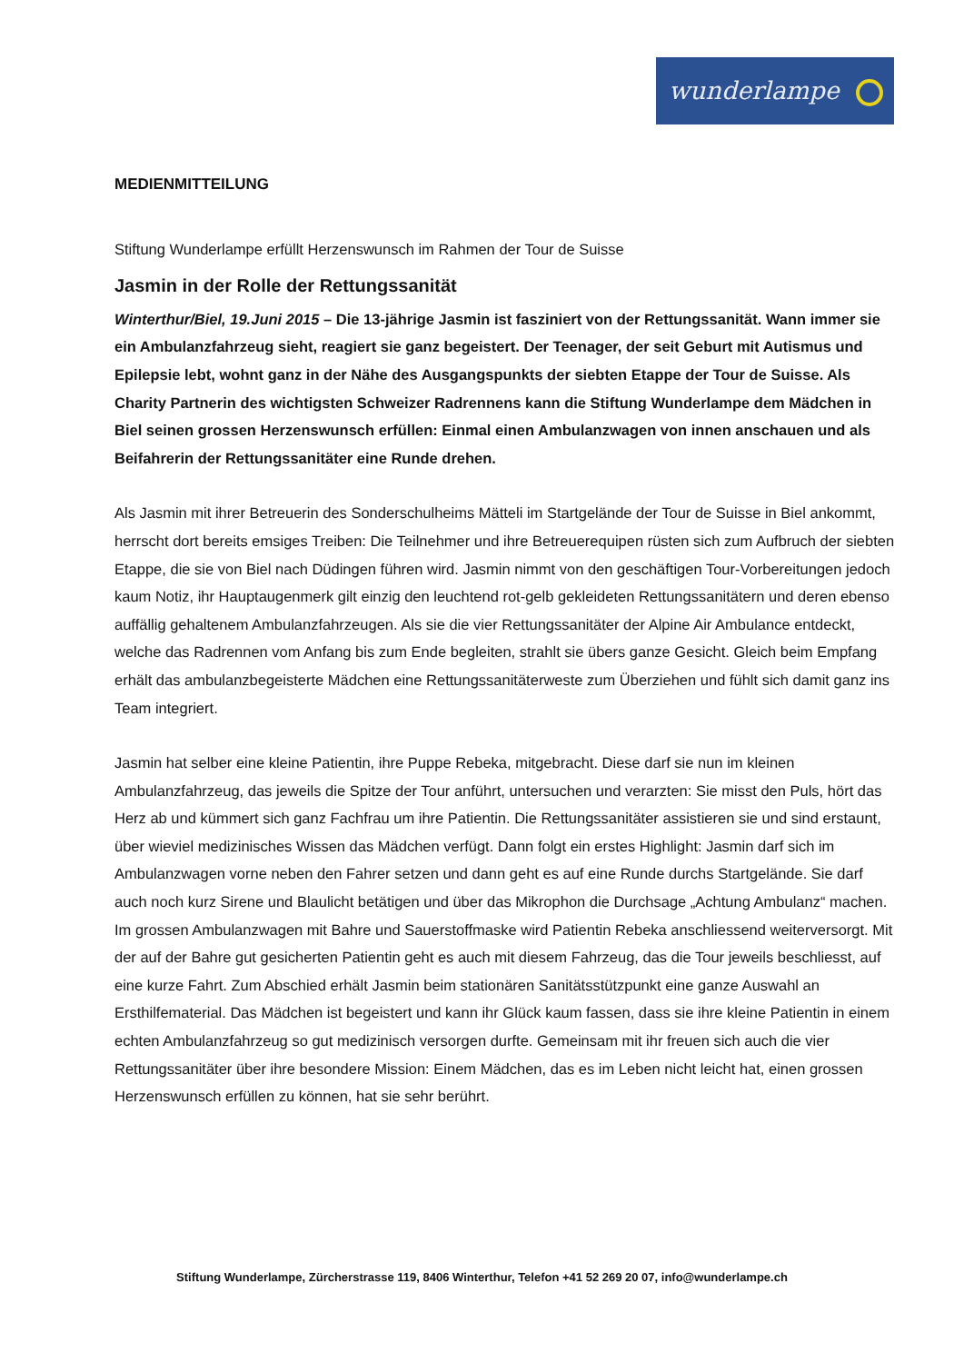wunderlampe
MEDIENMITTEILUNG
Stiftung Wunderlampe erfüllt Herzenswunsch im Rahmen der Tour de Suisse
Jasmin in der Rolle der Rettungssanität
Winterthur/Biel, 19.Juni 2015 – Die 13-jährige Jasmin ist fasziniert von der Rettungssanität. Wann immer sie ein Ambulanzfahrzeug sieht, reagiert sie ganz begeistert. Der Teenager, der seit Geburt mit Autismus und Epilepsie lebt, wohnt ganz in der Nähe des Ausgangspunkts der siebten Etappe der Tour de Suisse. Als Charity Partnerin des wichtigsten Schweizer Radrennens kann die Stiftung Wunderlampe dem Mädchen in Biel seinen grossen Herzenswunsch erfüllen: Einmal einen Ambulanzwagen von innen anschauen und als Beifahrerin der Rettungssanitäter eine Runde drehen.
Als Jasmin mit ihrer Betreuerin des Sonderschulheims Mätteli im Startgelände der Tour de Suisse in Biel ankommt, herrscht dort bereits emsiges Treiben: Die Teilnehmer und ihre Betreuerequipen rüsten sich zum Aufbruch der siebten Etappe, die sie von Biel nach Düdingen führen wird. Jasmin nimmt von den geschäftigen Tour-Vorbereitungen jedoch kaum Notiz, ihr Hauptaugenmerk gilt einzig den leuchtend rot-gelb gekleideten Rettungssanitätern und deren ebenso auffällig gehaltenem Ambulanzfahrzeugen. Als sie die vier Rettungssanitäter der Alpine Air Ambulance entdeckt, welche das Radrennen vom Anfang bis zum Ende begleiten, strahlt sie übers ganze Gesicht. Gleich beim Empfang erhält das ambulanzbegeisterte Mädchen eine Rettungssanitäterweste zum Überziehen und fühlt sich damit ganz ins Team integriert.
Jasmin hat selber eine kleine Patientin, ihre Puppe Rebeka, mitgebracht. Diese darf sie nun im kleinen Ambulanzfahrzeug, das jeweils die Spitze der Tour anführt, untersuchen und verarzten: Sie misst den Puls, hört das Herz ab und kümmert sich ganz Fachfrau um ihre Patientin. Die Rettungssanitäter assistieren sie und sind erstaunt, über wieviel medizinisches Wissen das Mädchen verfügt. Dann folgt ein erstes Highlight: Jasmin darf sich im Ambulanzwagen vorne neben den Fahrer setzen und dann geht es auf eine Runde durchs Startgelände. Sie darf auch noch kurz Sirene und Blaulicht betätigen und über das Mikrophon die Durchsage „Achtung Ambulanz“ machen. Im grossen Ambulanzwagen mit Bahre und Sauerstoffmaske wird Patientin Rebeka anschliessend weiterversorgt. Mit der auf der Bahre gut gesicherten Patientin geht es auch mit diesem Fahrzeug, das die Tour jeweils beschliesst, auf eine kurze Fahrt. Zum Abschied erhält Jasmin beim stationären Sanitätsstützpunkt eine ganze Auswahl an Ersthilfematerial. Das Mädchen ist begeistert und kann ihr Glück kaum fassen, dass sie ihre kleine Patientin in einem echten Ambulanzfahrzeug so gut medizinisch versorgen durfte. Gemeinsam mit ihr freuen sich auch die vier Rettungssanitäter über ihre besondere Mission: Einem Mädchen, das es im Leben nicht leicht hat, einen grossen Herzenswunsch erfüllen zu können, hat sie sehr berührt.
Stiftung Wunderlampe, Zürcherstrasse 119, 8406 Winterthur, Telefon +41 52 269 20 07, info@wunderlampe.ch